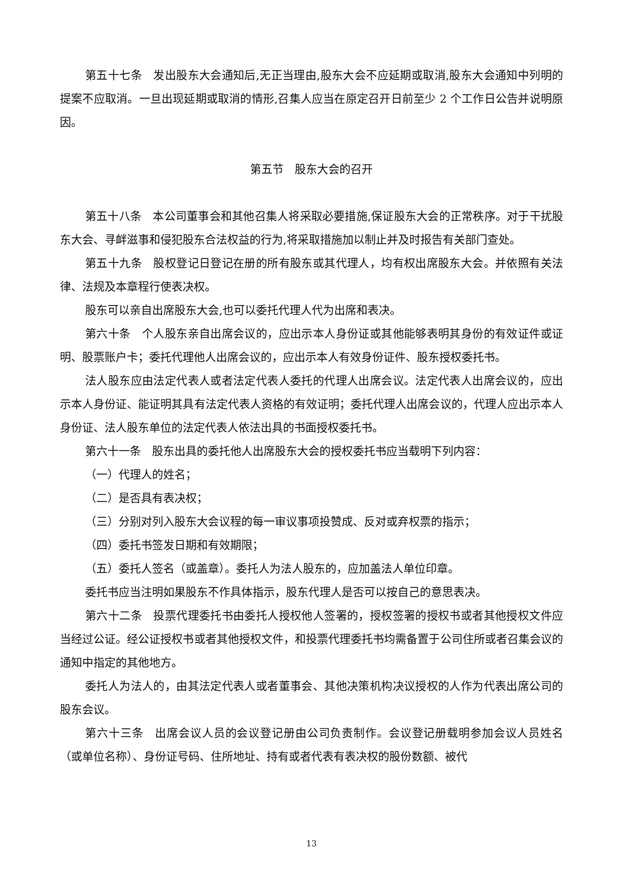第五十七条　发出股东大会通知后,无正当理由,股东大会不应延期或取消,股东大会通知中列明的提案不应取消。一旦出现延期或取消的情形,召集人应当在原定召开日前至少 2 个工作日公告并说明原因。
第五节　股东大会的召开
第五十八条　本公司董事会和其他召集人将采取必要措施,保证股东大会的正常秩序。对于干扰股东大会、寻衅滋事和侵犯股东合法权益的行为,将采取措施加以制止并及时报告有关部门查处。
第五十九条　股权登记日登记在册的所有股东或其代理人，均有权出席股东大会。并依照有关法律、法规及本章程行使表决权。
股东可以亲自出席股东大会,也可以委托代理人代为出席和表决。
第六十条　个人股东亲自出席会议的，应出示本人身份证或其他能够表明其身份的有效证件或证明、股票账户卡；委托代理他人出席会议的，应出示本人有效身份证件、股东授权委托书。
法人股东应由法定代表人或者法定代表人委托的代理人出席会议。法定代表人出席会议的，应出示本人身份证、能证明其具有法定代表人资格的有效证明；委托代理人出席会议的，代理人应出示本人身份证、法人股东单位的法定代表人依法出具的书面授权委托书。
第六十一条　股东出具的委托他人出席股东大会的授权委托书应当载明下列内容：
（一）代理人的姓名；
（二）是否具有表决权；
（三）分别对列入股东大会议程的每一审议事项投赞成、反对或弃权票的指示；
（四）委托书签发日期和有效期限；
（五）委托人签名（或盖章）。委托人为法人股东的，应加盖法人单位印章。
委托书应当注明如果股东不作具体指示，股东代理人是否可以按自己的意思表决。
第六十二条　投票代理委托书由委托人授权他人签署的，授权签署的授权书或者其他授权文件应当经过公证。经公证授权书或者其他授权文件，和投票代理委托书均需备置于公司住所或者召集会议的通知中指定的其他地方。
委托人为法人的，由其法定代表人或者董事会、其他决策机构决议授权的人作为代表出席公司的股东会议。
第六十三条　出席会议人员的会议登记册由公司负责制作。会议登记册载明参加会议人员姓名（或单位名称）、身份证号码、住所地址、持有或者代表有表决权的股份数额、被代
13